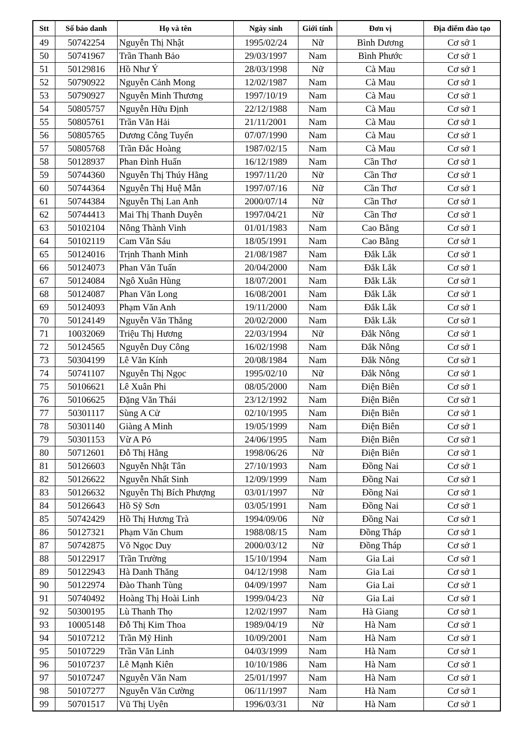| Stt | Số báo danh | Họ và tên | Ngày sinh | Giới tính | Đơn vị | Địa điểm đào tạo |
| --- | --- | --- | --- | --- | --- | --- |
| 49 | 50742254 | Nguyễn Thị Nhật | 1995/02/24 | Nữ | Bình Dương | Cơ sở 1 |
| 50 | 50741967 | Trần Thanh Bảo | 29/03/1997 | Nam | Bình Phước | Cơ sở 1 |
| 51 | 50129816 | Hồ Như Ý | 28/03/1998 | Nữ | Cà Mau | Cơ sở 1 |
| 52 | 50790922 | Nguyễn Cảnh Mong | 12/02/1987 | Nam | Cà Mau | Cơ sở 1 |
| 53 | 50790927 | Nguyễn Minh Thương | 1997/10/19 | Nam | Cà Mau | Cơ sở 1 |
| 54 | 50805757 | Nguyễn Hữu Định | 22/12/1988 | Nam | Cà Mau | Cơ sở 1 |
| 55 | 50805761 | Trần Văn Hải | 21/11/2001 | Nam | Cà Mau | Cơ sở 1 |
| 56 | 50805765 | Dương Công Tuyến | 07/07/1990 | Nam | Cà Mau | Cơ sở 1 |
| 57 | 50805768 | Trần Đắc Hoàng | 1987/02/15 | Nam | Cà Mau | Cơ sở 1 |
| 58 | 50128937 | Phan Đình Huấn | 16/12/1989 | Nam | Cần Thơ | Cơ sở 1 |
| 59 | 50744360 | Nguyễn Thị Thúy Hằng | 1997/11/20 | Nữ | Cần Thơ | Cơ sở 1 |
| 60 | 50744364 | Nguyễn Thị Huệ Mẫn | 1997/07/16 | Nữ | Cần Thơ | Cơ sở 1 |
| 61 | 50744384 | Nguyễn Thị Lan Anh | 2000/07/14 | Nữ | Cần Thơ | Cơ sở 1 |
| 62 | 50744413 | Mai Thị Thanh Duyên | 1997/04/21 | Nữ | Cần Thơ | Cơ sở 1 |
| 63 | 50102104 | Nông Thành Vinh | 01/01/1983 | Nam | Cao Bằng | Cơ sở 1 |
| 64 | 50102119 | Cam Văn Sáu | 18/05/1991 | Nam | Cao Bằng | Cơ sở 1 |
| 65 | 50124016 | Trịnh Thanh Minh | 21/08/1987 | Nam | Đắk Lắk | Cơ sở 1 |
| 66 | 50124073 | Phan Văn Tuấn | 20/04/2000 | Nam | Đắk Lắk | Cơ sở 1 |
| 67 | 50124084 | Ngô Xuân Hùng | 18/07/2001 | Nam | Đắk Lắk | Cơ sở 1 |
| 68 | 50124087 | Phan Văn Long | 16/08/2001 | Nam | Đắk Lắk | Cơ sở 1 |
| 69 | 50124093 | Phạm Văn Anh | 19/11/2000 | Nam | Đắk Lắk | Cơ sở 1 |
| 70 | 50124149 | Nguyễn Văn Thắng | 20/02/2000 | Nam | Đắk Lắk | Cơ sở 1 |
| 71 | 10032069 | Triệu Thị Hương | 22/03/1994 | Nữ | Đắk Nông | Cơ sở 1 |
| 72 | 50124565 | Nguyễn Duy Công | 16/02/1998 | Nam | Đắk Nông | Cơ sở 1 |
| 73 | 50304199 | Lê Văn Kính | 20/08/1984 | Nam | Đắk Nông | Cơ sở 1 |
| 74 | 50741107 | Nguyễn Thị Ngọc | 1995/02/10 | Nữ | Đắk Nông | Cơ sở 1 |
| 75 | 50106621 | Lê Xuân Phi | 08/05/2000 | Nam | Điện Biên | Cơ sở 1 |
| 76 | 50106625 | Đặng Văn Thái | 23/12/1992 | Nam | Điện Biên | Cơ sở 1 |
| 77 | 50301117 | Sùng A Cử | 02/10/1995 | Nam | Điện Biên | Cơ sở 1 |
| 78 | 50301140 | Giàng A Minh | 19/05/1999 | Nam | Điện Biên | Cơ sở 1 |
| 79 | 50301153 | Vừ A Pó | 24/06/1995 | Nam | Điện Biên | Cơ sở 1 |
| 80 | 50712601 | Đỗ Thị Hằng | 1998/06/26 | Nữ | Điện Biên | Cơ sở 1 |
| 81 | 50126603 | Nguyễn Nhật Tân | 27/10/1993 | Nam | Đồng Nai | Cơ sở 1 |
| 82 | 50126622 | Nguyễn Nhất Sinh | 12/09/1999 | Nam | Đồng Nai | Cơ sở 1 |
| 83 | 50126632 | Nguyễn Thị Bích Phượng | 03/01/1997 | Nữ | Đồng Nai | Cơ sở 1 |
| 84 | 50126643 | Hồ Sỹ Sơn | 03/05/1991 | Nam | Đồng Nai | Cơ sở 1 |
| 85 | 50742429 | Hồ Thị Hương Trà | 1994/09/06 | Nữ | Đồng Nai | Cơ sở 1 |
| 86 | 50127321 | Phạm Văn Chum | 1988/08/15 | Nam | Đồng Tháp | Cơ sở 1 |
| 87 | 50742875 | Võ Ngọc Duy | 2000/03/12 | Nữ | Đồng Tháp | Cơ sở 1 |
| 88 | 50122917 | Trần Trường | 15/10/1994 | Nam | Gia Lai | Cơ sở 1 |
| 89 | 50122943 | Hà Danh Thăng | 04/12/1998 | Nam | Gia Lai | Cơ sở 1 |
| 90 | 50122974 | Đào Thanh Tùng | 04/09/1997 | Nam | Gia Lai | Cơ sở 1 |
| 91 | 50740492 | Hoàng Thị Hoài Linh | 1999/04/23 | Nữ | Gia Lai | Cơ sở 1 |
| 92 | 50300195 | Lù Thanh Thọ | 12/02/1997 | Nam | Hà Giang | Cơ sở 1 |
| 93 | 10005148 | Đỗ Thị Kim Thoa | 1989/04/19 | Nữ | Hà Nam | Cơ sở 1 |
| 94 | 50107212 | Trần Mỹ Hinh | 10/09/2001 | Nam | Hà Nam | Cơ sở 1 |
| 95 | 50107229 | Trần Văn Linh | 04/03/1999 | Nam | Hà Nam | Cơ sở 1 |
| 96 | 50107237 | Lê Mạnh Kiên | 10/10/1986 | Nam | Hà Nam | Cơ sở 1 |
| 97 | 50107247 | Nguyễn Văn Nam | 25/01/1997 | Nam | Hà Nam | Cơ sở 1 |
| 98 | 50107277 | Nguyễn Văn Cường | 06/11/1997 | Nam | Hà Nam | Cơ sở 1 |
| 99 | 50701517 | Vũ Thị Uyên | 1996/03/31 | Nữ | Hà Nam | Cơ sở 1 |